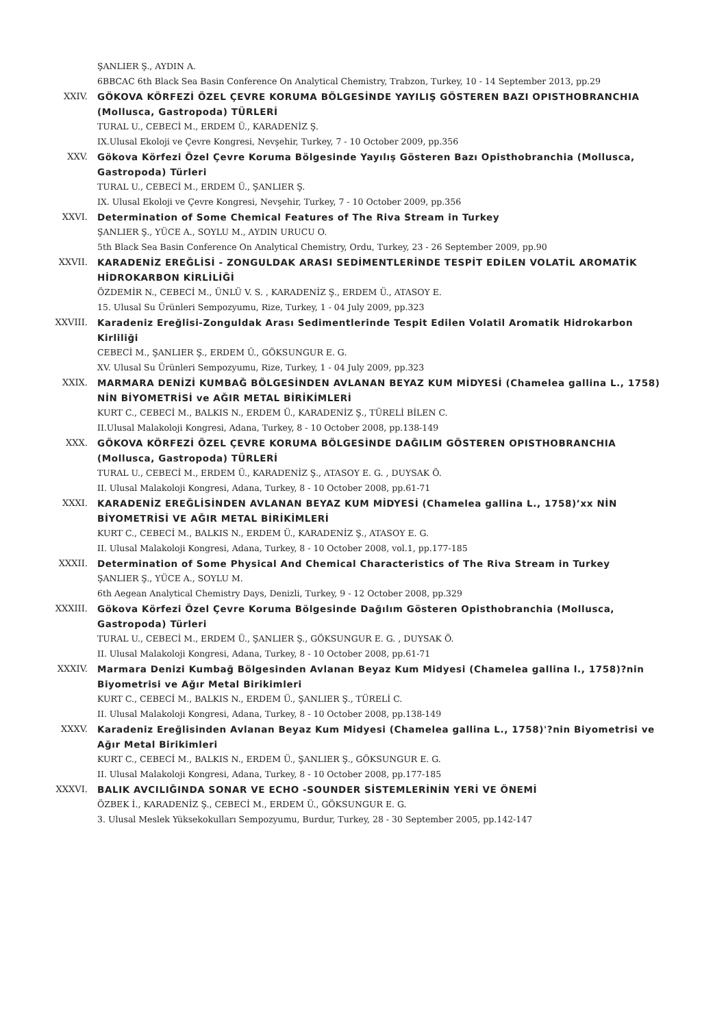ŞANLIER Ş., AYDIN A.
6BBCAC 6th Black Sea Basin Conference On Analytical Chemistry, Trabzon, Turkey, 10 - 14 September 2013, pp.29
XXIV. GÖKOVA KÖRFEZİ ÖZEL ÇEVRE KORUMA BÖLGESİNDE YAYILIŞ GÖSTEREN BAZI OPISTHOBRANCHIA (Mollusca, Gastropoda) TÜRLERİ
TURAL U., CEBECİ M., ERDEM Ü., KARADENİZ Ş.
IX.Ulusal Ekoloji ve Çevre Kongresi, Nevşehir, Turkey, 7 - 10 October 2009, pp.356
XXV. Gökova Körfezi Özel Çevre Koruma Bölgesinde Yayılış Gösteren Bazı Opisthobranchia (Mollusca, Gastropoda) Türleri
TURAL U., CEBECİ M., ERDEM Ü., ŞANLIER Ş.
IX. Ulusal Ekoloji ve Çevre Kongresi, Nevşehir, Turkey, 7 - 10 October 2009, pp.356
XXVI. Determination of Some Chemical Features of The Riva Stream in Turkey
ŞANLIER Ş., YÜCE A., SOYLU M., AYDIN URUCU O.
5th Black Sea Basin Conference On Analytical Chemistry, Ordu, Turkey, 23 - 26 September 2009, pp.90
XXVII. KARADENİZ EREĞLİSİ - ZONGULDAK ARASI SEDİMENTLERİNDE TESPİT EDİLEN VOLATİL AROMATİK HİDROKARBON KİRLİLİĞİ
ÖZDEMİR N., CEBECİ M., ÜNLÜ V. S. , KARADENİZ Ş., ERDEM Ü., ATASOY E.
15. Ulusal Su Ürünleri Sempozyumu, Rize, Turkey, 1 - 04 July 2009, pp.323
XXVIII. Karadeniz Ereğlisi-Zonguldak Arası Sedimentlerinde Tespit Edilen Volatil Aromatik Hidrokarbon Kirliliği
CEBECİ M., ŞANLIER Ş., ERDEM Ü., GÖKSUNGUR E. G.
XV. Ulusal Su Ürünleri Sempozyumu, Rize, Turkey, 1 - 04 July 2009, pp.323
XXIX. MARMARA DENİZİ KUMBAĞ BÖLGESİNDEN AVLANAN BEYAZ KUM MİDYESİ (Chamelea gallina L., 1758) NİN BİYOMETRİSİ ve AĞIR METAL BİRİKİMLERİ
KURT C., CEBECİ M., BALKIS N., ERDEM Ü., KARADENİZ Ş., TÜRELİ BİLEN C.
II.Ulusal Malakoloji Kongresi, Adana, Turkey, 8 - 10 October 2008, pp.138-149
XXX. GÖKOVA KÖRFEZİ ÖZEL ÇEVRE KORUMA BÖLGESİNDE DAĞILIM GÖSTEREN OPISTHOBRANCHIA (Mollusca, Gastropoda) TÜRLERİ
TURAL U., CEBECİ M., ERDEM Ü., KARADENİZ Ş., ATASOY E. G. , DUYSAK Ö.
II. Ulusal Malakoloji Kongresi, Adana, Turkey, 8 - 10 October 2008, pp.61-71
XXXI. KARADENİZ EREĞLİSİNDEN AVLANAN BEYAZ KUM MİDYESİ (Chamelea gallina L., 1758)’xx NİN BİYOMETRİSİ VE AĞIR METAL BİRİKİMLERİ
KURT C., CEBECİ M., BALKIS N., ERDEM Ü., KARADENİZ Ş., ATASOY E. G.
II. Ulusal Malakoloji Kongresi, Adana, Turkey, 8 - 10 October 2008, vol.1, pp.177-185
XXXII. Determination of Some Physical And Chemical Characteristics of The Riva Stream in Turkey
ŞANLIER Ş., YÜCE A., SOYLU M.
6th Aegean Analytical Chemistry Days, Denizli, Turkey, 9 - 12 October 2008, pp.329
XXXIII. Gökova Körfezi Özel Çevre Koruma Bölgesinde Dağılım Gösteren Opisthobranchia (Mollusca, Gastropoda) Türleri
TURAL U., CEBECİ M., ERDEM Ü., ŞANLIER Ş., GÖKSUNGUR E. G. , DUYSAK Ö.
II. Ulusal Malakoloji Kongresi, Adana, Turkey, 8 - 10 October 2008, pp.61-71
XXXIV. Marmara Denizi Kumbağ Bölgesinden Avlanan Beyaz Kum Midyesi (Chamelea gallina l., 1758)?nin Biyometrisi ve Ağır Metal Birikimleri
KURT C., CEBECİ M., BALKIS N., ERDEM Ü., ŞANLIER Ş., TÜRELİ C.
II. Ulusal Malakoloji Kongresi, Adana, Turkey, 8 - 10 October 2008, pp.138-149
XXXV. Karadeniz Ereğlisinden Avlanan Beyaz Kum Midyesi (Chamelea gallina L., 1758)'?nin Biyometrisi ve Ağır Metal Birikimleri
KURT C., CEBECİ M., BALKIS N., ERDEM Ü., ŞANLIER Ş., GÖKSUNGUR E. G.
II. Ulusal Malakoloji Kongresi, Adana, Turkey, 8 - 10 October 2008, pp.177-185
XXXVI. BALIK AVCILIĞINDA SONAR VE ECHO -SOUNDER SİSTEMLERİNİN YERİ VE ÖNEMİ
ÖZBEK İ., KARADENİZ Ş., CEBECİ M., ERDEM Ü., GÖKSUNGUR E. G.
3. Ulusal Meslek Yüksekokulları Sempozyumu, Burdur, Turkey, 28 - 30 September 2005, pp.142-147